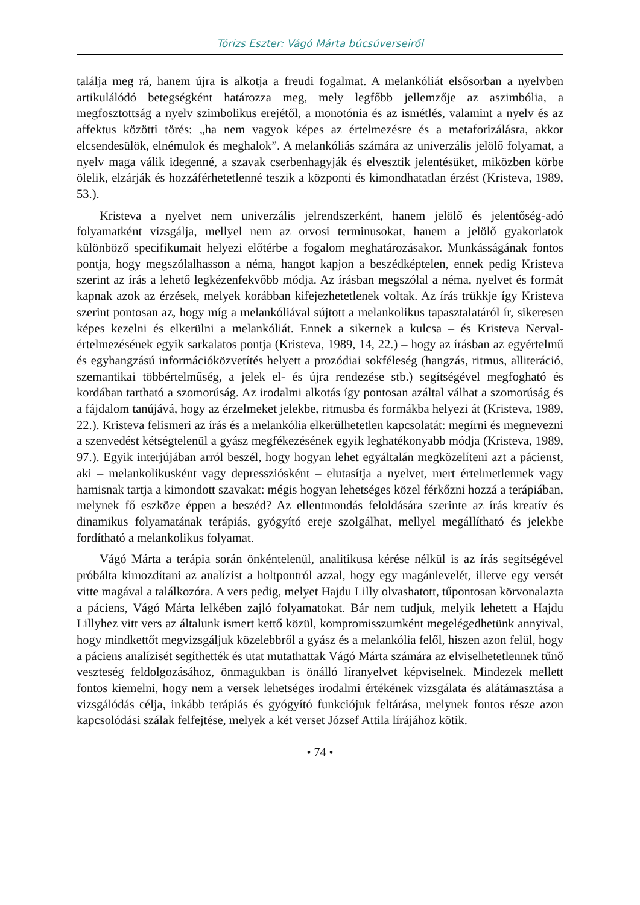Tórizs Eszter: Vágó Márta búcsúverseiről
találja meg rá, hanem újra is alkotja a freudi fogalmat. A melankóliát elsősorban a nyelvben artikulálódó betegségként határozza meg, mely legfőbb jellemzője az aszimbólia, a megfosztottság a nyelv szimbolikus erejétől, a monotónia és az ismétlés, valamint a nyelv és az affektus közötti törés: „ha nem vagyok képes az értelmezésre és a metaforizálásra, akkor elcsendesülök, elnémulok és meghalok”. A melankóliás számára az univerzális jelölő folyamat, a nyelv maga válik idegenné, a szavak cserbenhagyják és elvesztik jelentésüket, miközben körbe ölelik, elzárják és hozzáférhetetlenné teszik a központi és kimondhatatlan érzést (Kristeva, 1989, 53.).
Kristeva a nyelvet nem univerzális jelrendszerként, hanem jelölő és jelentőség-adó folyamatként vizsgálja, mellyel nem az orvosi terminusokat, hanem a jelölő gyakorlatok különböző specifikumait helyezi előtérbe a fogalom meghatározásakor. Munkásságának fontos pontja, hogy megszólalhasson a néma, hangot kapjon a beszédképtelen, ennek pedig Kristeva szerint az írás a lehető legkézenfekvőbb módja. Az írásban megszólal a néma, nyelvet és formát kapnak azok az érzések, melyek korábban kifejezhetetlenek voltak. Az írás trükkje így Kristeva szerint pontosan az, hogy míg a melankóliával sújtott a melankolikus tapasztalatáról ír, sikeresen képes kezelni és elkerülni a melankóliát. Ennek a sikernek a kulcsa – és Kristeva Nerval-értelmezésének egyik sarkalatos pontja (Kristeva, 1989, 14, 22.) – hogy az írásban az egyértelmű és egyhangzású információközvetítés helyett a prozódiai sokféleség (hangzás, ritmus, alliteráció, szemantikai többértelműség, a jelek el- és újra rendezése stb.) segítségével megfogható és kordában tartható a szomorúság. Az irodalmi alkotás így pontosan azáltal válhat a szomorúság és a fájdalom tanújává, hogy az érzelmeket jelekbe, ritmusba és formákba helyezi át (Kristeva, 1989, 22.). Kristeva felismeri az írás és a melankólia elkerülhetetlen kapcsolatát: megírni és megnevezni a szenvedést kétségtelenül a gyász megfékezésének egyik leghatékonyabb módja (Kristeva, 1989, 97.). Egyik interjújában arról beszél, hogy hogyan lehet egyáltalán megközelíteni azt a pácienst, aki – melankolikusként vagy depressziósként – elutasítja a nyelvet, mert értelmetlennek vagy hamisnak tartja a kimondott szavakat: mégis hogyan lehetséges közel férkőzni hozzá a terápiában, melynek fő eszköze éppen a beszéd? Az ellentmondás feloldására szerinte az írás kreatív és dinamikus folyamatának terápiás, gyógyító ereje szolgálhat, mellyel megállítható és jelekbe fordítható a melankolikus folyamat.
Vágó Márta a terápia során önkéntelenül, analitikusa kérése nélkül is az írás segítségével próbálta kimozdítani az analízist a holtpontról azzal, hogy egy magánlevelét, illetve egy versét vitte magával a találkozóra. A vers pedig, melyet Hajdu Lilly olvashatott, tűpontosan körvonalazta a páciens, Vágó Márta lelkében zajló folyamatokat. Bár nem tudjuk, melyik lehetett a Hajdu Lillyhez vitt vers az általunk ismert kettő közül, kompromisszumként megelégedhetünk annyival, hogy mindkettőt megvizsgáljuk közelebbről a gyász és a melankólia felől, hiszen azon felül, hogy a páciens analízisét segíthették és utat mutathattak Vágó Márta számára az elviselhetetlennek tűnő veszteség feldolgozásához, önmagukban is önálló líranyelvet képviselnek. Mindezek mellett fontos kiemelni, hogy nem a versek lehetséges irodalmi értékének vizsgálata és alátámasztása a vizsgálódás célja, inkább terápiás és gyógyító funkciójuk feltárása, melynek fontos része azon kapcsolódási szálak felfejtése, melyek a két verset József Attila lírájához kötik.
• 74 •